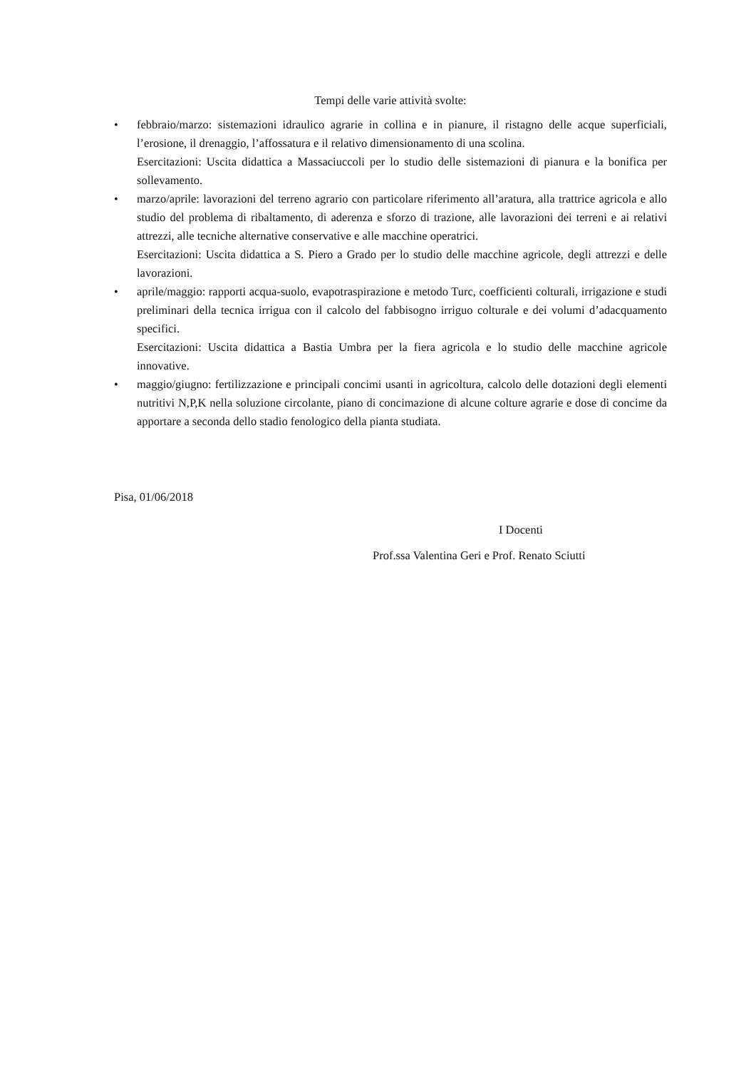Tempi delle varie attività svolte:
• febbraio/marzo: sistemazioni idraulico agrarie in collina e in pianure, il ristagno delle acque superficiali, l’erosione, il drenaggio, l’affossatura e il relativo dimensionamento di una scolina.
Esercitazioni: Uscita didattica a Massaciuccoli per lo studio delle sistemazioni di pianura e la bonifica per sollevamento.
• marzo/aprile: lavorazioni del terreno agrario con particolare riferimento all’aratura, alla trattrice agricola e allo studio del problema di ribaltamento, di aderenza e sforzo di trazione, alle lavorazioni dei terreni e ai relativi attrezzi, alle tecniche alternative conservative e alle macchine operatrici.
Esercitazioni: Uscita didattica a S. Piero a Grado per lo studio delle macchine agricole, degli attrezzi e delle lavorazioni.
• aprile/maggio: rapporti acqua-suolo, evapotraspirazione e metodo Turc, coefficienti colturali, irrigazione e studi preliminari della tecnica irrigua con il calcolo del fabbisogno irriguo colturale e dei volumi d’adacquamento specifici.
Esercitazioni: Uscita didattica a Bastia Umbra per la fiera agricola e lo studio delle macchine agricole innovative.
• maggio/giugno: fertilizzazione e principali concimi usanti in agricoltura, calcolo delle dotazioni degli elementi nutritivi N,P,K nella soluzione circolante, piano di concimazione di alcune colture agrarie e dose di concime da apportare a seconda dello stadio fenologico della pianta studiata.
Pisa, 01/06/2018
I Docenti
Prof.ssa Valentina Geri e Prof. Renato Sciutti